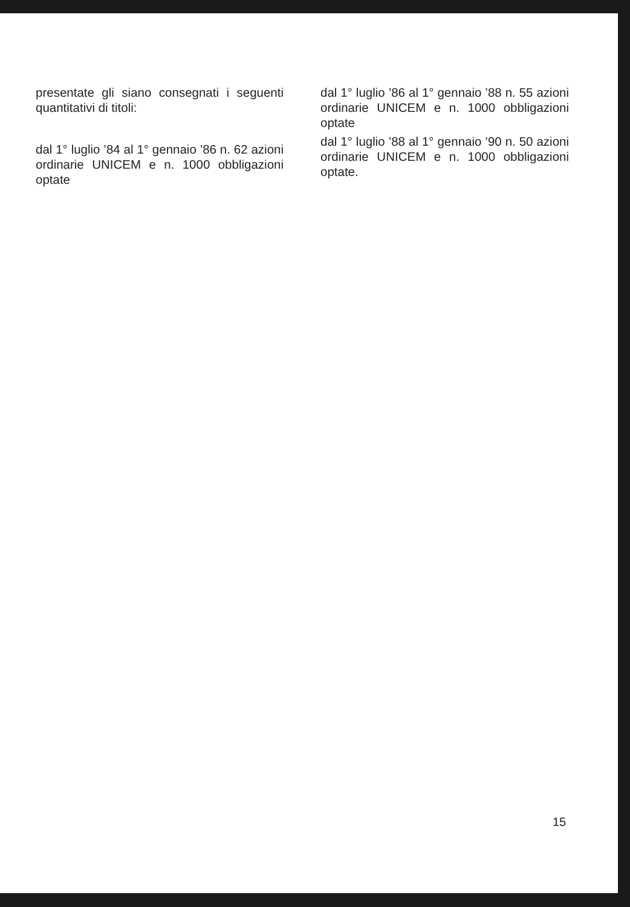presentate gli siano consegnati i seguenti quantitativi di titoli:
dal 1° luglio ’84 al 1° gennaio ’86 n. 62 azioni ordinarie UNICEM e n. 1000 obbligazioni optate
dal 1° luglio ’86 al 1° gennaio ’88 n. 55 azioni ordinarie UNICEM e n. 1000 obbligazioni optate
dal 1° luglio ’88 al 1° gennaio ’90 n. 50 azioni ordinarie UNICEM e n. 1000 obbligazioni optate.
15